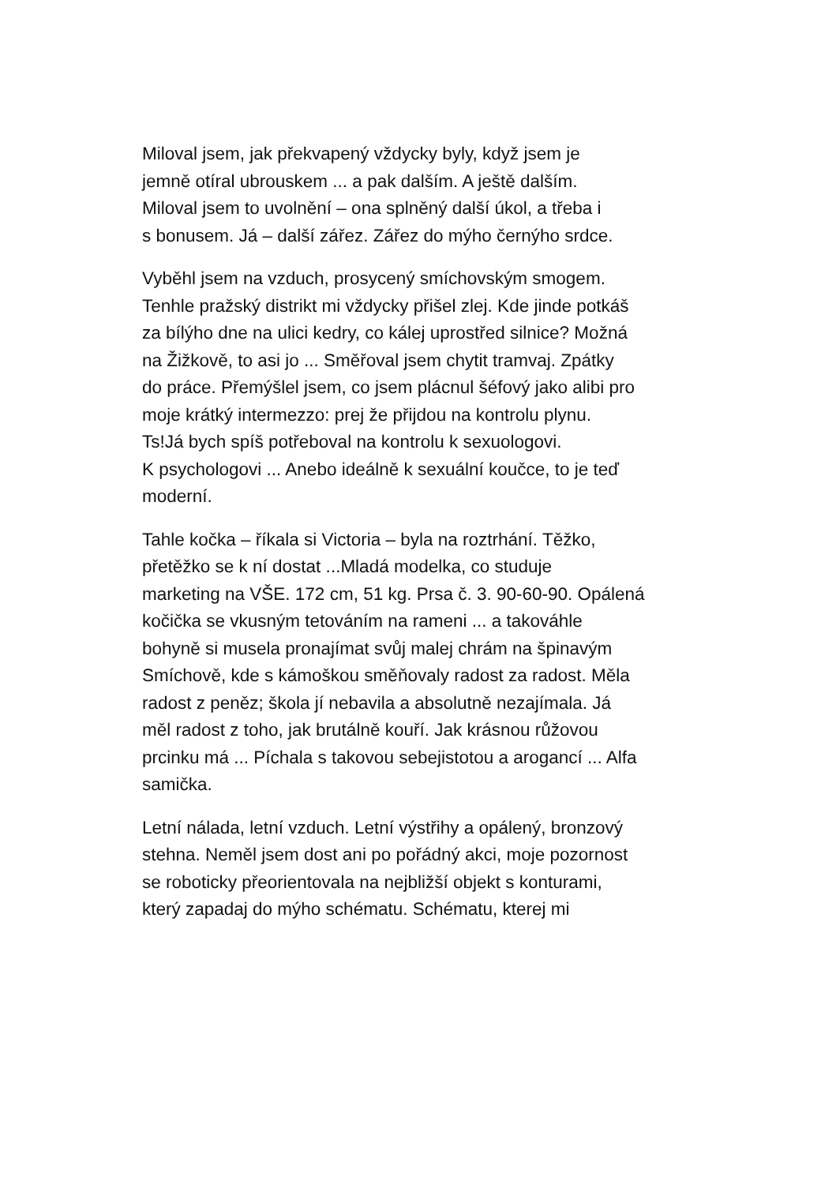Miloval jsem, jak překvapený vždycky byly, když jsem je
jemně otíral ubrouskem ... a pak dalším. A ještě dalším.
Miloval jsem to uvolnění – ona splněný další úkol, a třeba i
s bonusem. Já – další zářez. Zářez do mýho černýho srdce.
Vyběhl jsem na vzduch, prosycený smíchovským smogem.
Tenhle pražský distrikt mi vždycky přišel zlej. Kde jinde potkáš
za bílýho dne na ulici kedry, co kálej uprostřed silnice? Možná
na Žižkově, to asi jo ... Směřoval jsem chytit tramvaj. Zpátky
do práce. Přemýšlel jsem, co jsem plácnul šéfový jako alibi pro
moje krátký intermezzo: prej že přijdou na kontrolu plynu.
Ts!Já bych spíš potřeboval na kontrolu k sexuologovi.
K psychologovi ... Anebo ideálně k sexuální koučce, to je teď
moderní.
Tahle kočka – říkala si Victoria – byla na roztrhání. Těžko,
přetěžko se k ní dostat ...Mladá modelka, co studuje
marketing na VŠE. 172 cm, 51 kg. Prsa č. 3. 90-60-90. Opálená
kočička se vkusným tetováním na rameni ... a takováhle
bohyně si musela pronajímat svůj malej chrám na špinavým
Smíchově, kde s kámoškou směňovaly radost za radost. Měla
radost z peněz; škola jí nebavila a absolutně nezajímala. Já
měl radost z toho, jak brutálně kouří. Jak krásnou růžovou
prcinku má ... Píchala s takovou sebejistotou a arogancí ... Alfa
samička.
Letní nálada, letní vzduch. Letní výstřihy a opálený, bronzový
stehna. Neměl jsem dost ani po pořádný akci, moje pozornost
se roboticky přeorientovala na nejbližší objekt s konturami,
který zapadaj do mýho schématu. Schématu, kterej mi